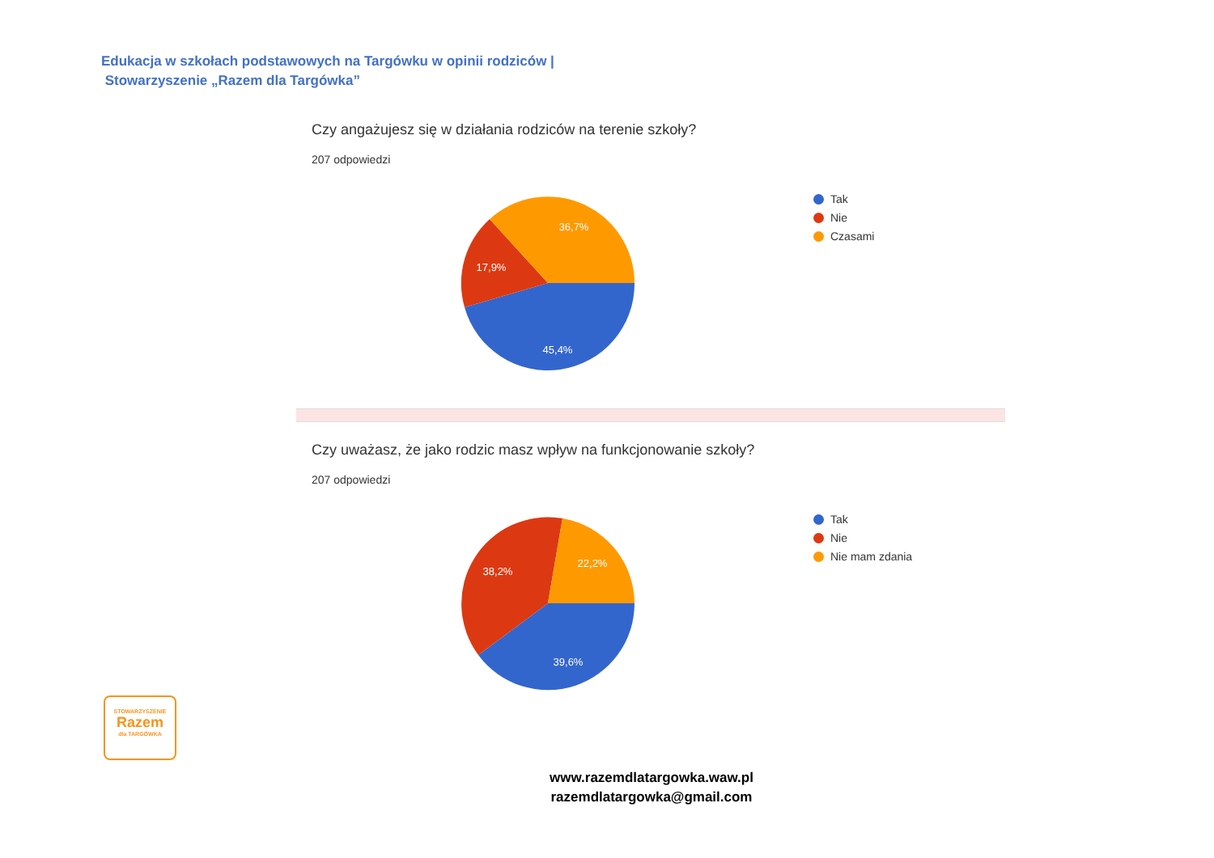Edukacja w szkołach podstawowych na Targówku w opinii rodziców |
Stowarzyszenie „Razem dla Targówka”
Czy angażujesz się w działania rodziców na terenie szkoły?
207 odpowiedzi
36,7%
17,9%
45,4%
Tak
Nie
Czasami
Czy uważasz, że jako rodzic masz wpływ na funkcjonowanie szkoły?
207 odpowiedzi
22,2%
38,2%
39,6%
Tak
Nie
Nie mam zdania
STOWARZYSZENIE
Razem
dla TARGÓWKA
www.razemdlatargowka.waw.pl
razemdlatargowka@gmail.com